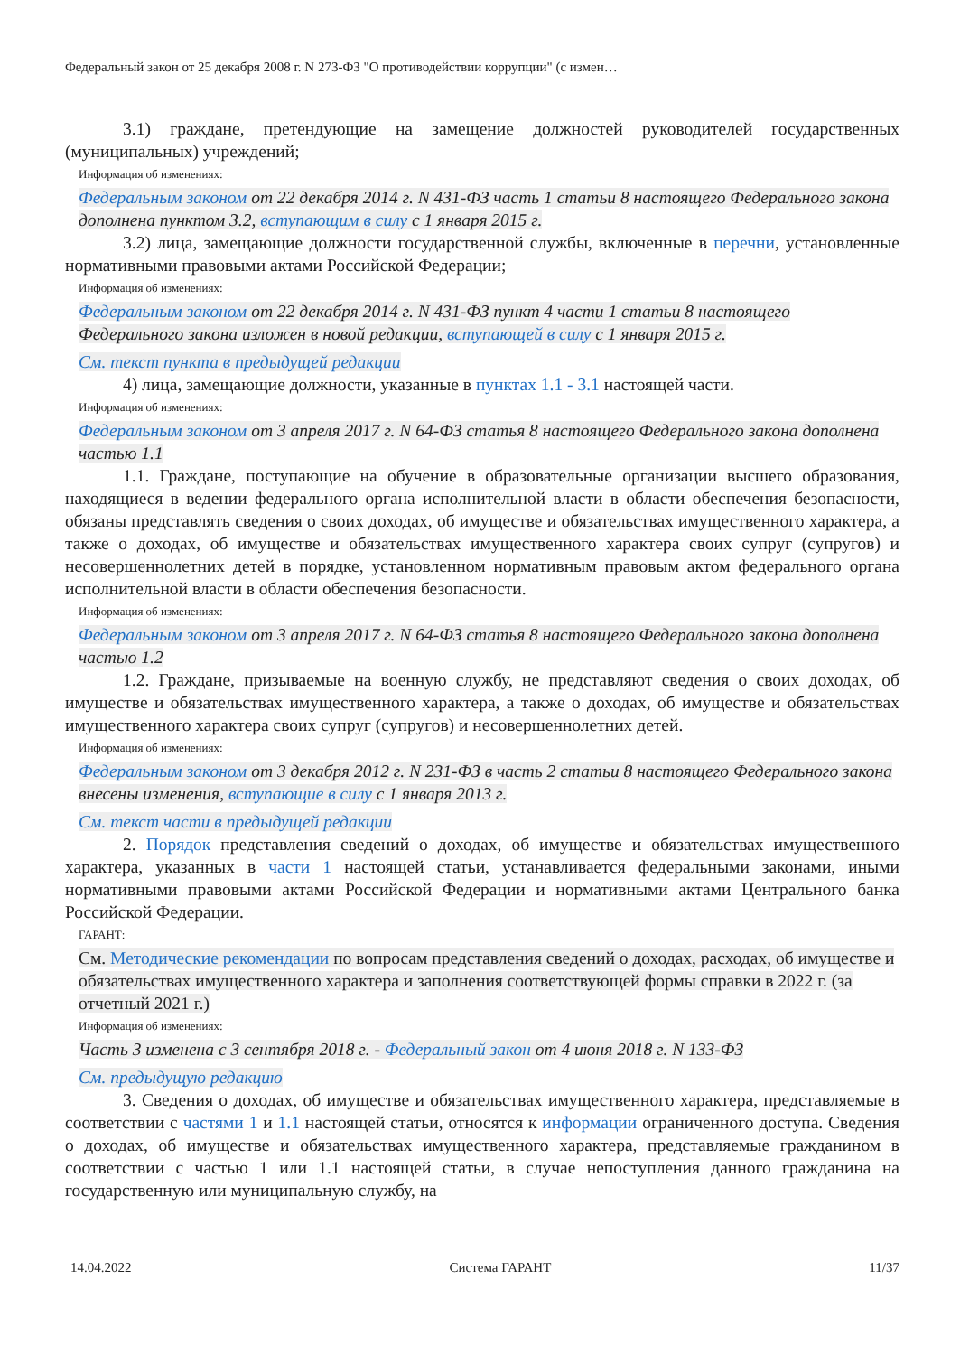Федеральный закон от 25 декабря 2008 г. N 273-ФЗ "О противодействии коррупции" (с измен…
3.1) граждане, претендующие на замещение должностей руководителей государственных (муниципальных) учреждений;
Информация об изменениях:
Федеральным законом от 22 декабря 2014 г. N 431-ФЗ часть 1 статьи 8 настоящего Федерального закона дополнена пунктом 3.2, вступающим в силу с 1 января 2015 г.
3.2) лица, замещающие должности государственной службы, включенные в перечни, установленные нормативными правовыми актами Российской Федерации;
Информация об изменениях:
Федеральным законом от 22 декабря 2014 г. N 431-ФЗ пункт 4 части 1 статьи 8 настоящего Федерального закона изложен в новой редакции, вступающей в силу с 1 января 2015 г.
См. текст пункта в предыдущей редакции
4) лица, замещающие должности, указанные в пунктах 1.1 - 3.1 настоящей части.
Информация об изменениях:
Федеральным законом от 3 апреля 2017 г. N 64-ФЗ статья 8 настоящего Федерального закона дополнена частью 1.1
1.1. Граждане, поступающие на обучение в образовательные организации высшего образования, находящиеся в ведении федерального органа исполнительной власти в области обеспечения безопасности, обязаны представлять сведения о своих доходах, об имуществе и обязательствах имущественного характера, а также о доходах, об имуществе и обязательствах имущественного характера своих супруг (супругов) и несовершеннолетних детей в порядке, установленном нормативным правовым актом федерального органа исполнительной власти в области обеспечения безопасности.
Информация об изменениях:
Федеральным законом от 3 апреля 2017 г. N 64-ФЗ статья 8 настоящего Федерального закона дополнена частью 1.2
1.2. Граждане, призываемые на военную службу, не представляют сведения о своих доходах, об имуществе и обязательствах имущественного характера, а также о доходах, об имуществе и обязательствах имущественного характера своих супруг (супругов) и несовершеннолетних детей.
Информация об изменениях:
Федеральным законом от 3 декабря 2012 г. N 231-ФЗ в часть 2 статьи 8 настоящего Федерального закона внесены изменения, вступающие в силу с 1 января 2013 г.
См. текст части в предыдущей редакции
2. Порядок представления сведений о доходах, об имуществе и обязательствах имущественного характера, указанных в части 1 настоящей статьи, устанавливается федеральными законами, иными нормативными правовыми актами Российской Федерации и нормативными актами Центрального банка Российской Федерации.
ГАРАНТ:
См. Методические рекомендации по вопросам представления сведений о доходах, расходах, об имуществе и обязательствах имущественного характера и заполнения соответствующей формы справки в 2022 г. (за отчетный 2021 г.)
Информация об изменениях:
Часть 3 изменена с 3 сентября 2018 г. - Федеральный закон от 4 июня 2018 г. N 133-ФЗ
См. предыдущую редакцию
3. Сведения о доходах, об имуществе и обязательствах имущественного характера, представляемые в соответствии с частями 1 и 1.1 настоящей статьи, относятся к информации ограниченного доступа. Сведения о доходах, об имуществе и обязательствах имущественного характера, представляемые гражданином в соответствии с частью 1 или 1.1 настоящей статьи, в случае непоступления данного гражданина на государственную или муниципальную службу, на
14.04.2022 Система ГАРАНТ 11/37